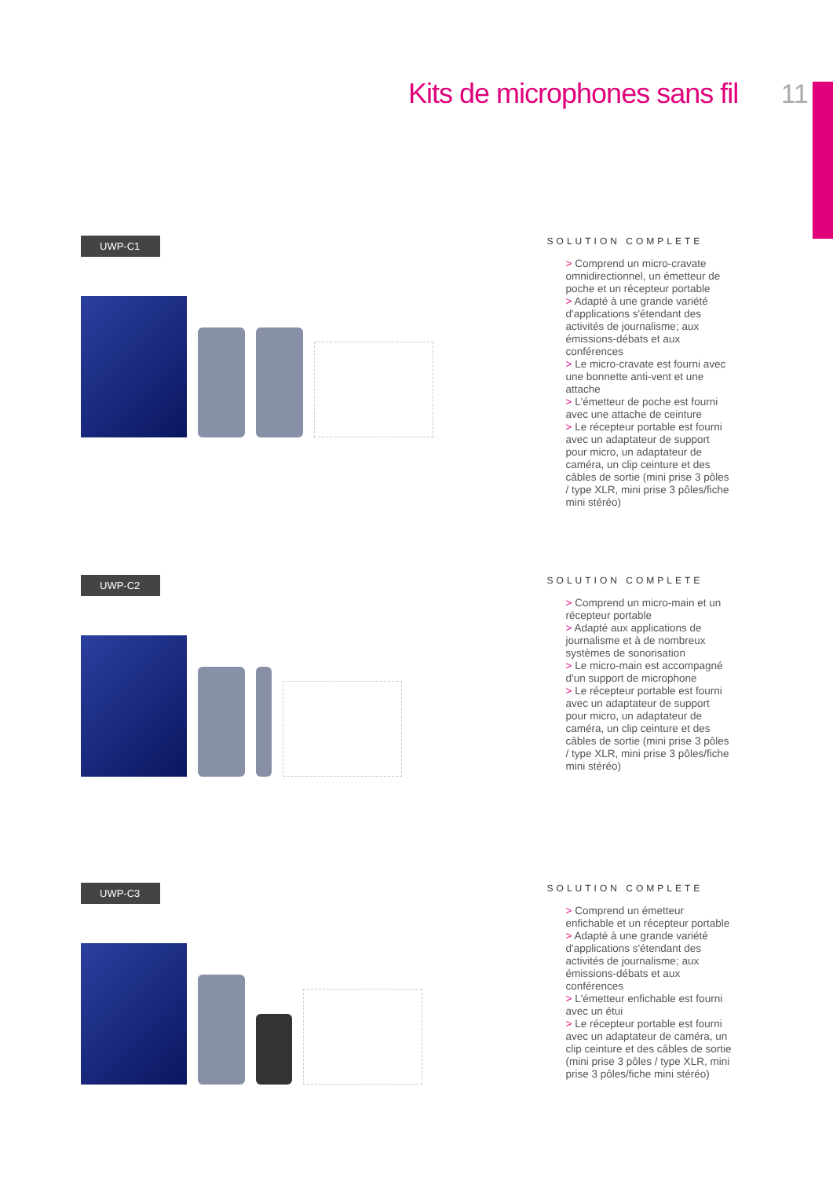Kits de microphones sans fil 11
UWP-C1
SOLUTION COMPLETE
> Comprend un micro-cravate omnidirectionnel, un émetteur de poche et un récepteur portable
> Adapté à une grande variété d'applications s'étendant des activités de journalisme; aux émissions-débats et aux conférences
> Le micro-cravate est fourni avec une bonnette anti-vent et une attache
> L'émetteur de poche est fourni avec une attache de ceinture
> Le récepteur portable est fourni avec un adaptateur de support pour micro, un adaptateur de caméra, un clip ceinture et des câbles de sortie (mini prise 3 pôles / type XLR, mini prise 3 pôles/fiche mini stéréo)
UWP-C2
SOLUTION COMPLETE
> Comprend un micro-main et un récepteur portable
> Adapté aux applications de journalisme et à de nombreux systèmes de sonorisation
> Le micro-main est accompagné d'un support de microphone
> Le récepteur portable est fourni avec un adaptateur de support pour micro, un adaptateur de caméra, un clip ceinture et des câbles de sortie (mini prise 3 pôles / type XLR, mini prise 3 pôles/fiche mini stéréo)
UWP-C3
SOLUTION COMPLETE
> Comprend un émetteur enfichable et un récepteur portable
> Adapté à une grande variété d'applications s'étendant des activités de journalisme; aux émissions-débats et aux conférences
> L'émetteur enfichable est fourni avec un étui
> Le récepteur portable est fourni avec un adaptateur de caméra, un clip ceinture et des câbles de sortie (mini prise 3 pôles / type XLR, mini prise 3 pôles/fiche mini stéréo)